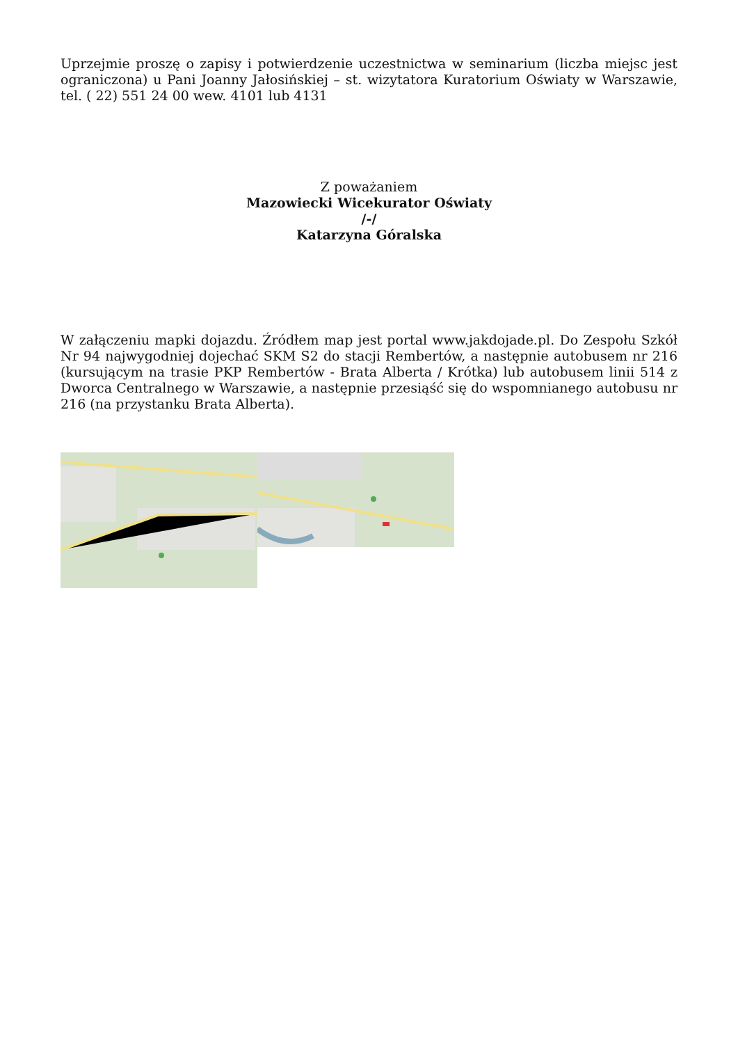Uprzejmie proszę o zapisy i potwierdzenie uczestnictwa w seminarium (liczba miejsc jest ograniczona) u Pani Joanny Jałosińskiej – st. wizytatora Kuratorium Oświaty w Warszawie, tel. ( 22) 551 24 00 wew. 4101 lub 4131
Z poważaniem
Mazowiecki Wicekurator Oświaty
/-/
Katarzyna Góralska
W załączeniu mapki dojazdu. Źródłem map jest portal www.jakdojade.pl. Do Zespołu Szkół Nr 94 najwygodniej dojechać SKM S2 do stacji Rembertów, a następnie autobusem nr 216 (kursującym na trasie PKP Rembertów - Brata Alberta / Krótka) lub autobusem linii 514 z Dworca Centralnego w Warszawie, a następnie przesiąść się do wspomnianego autobusu nr 216 (na przystanku Brata Alberta).